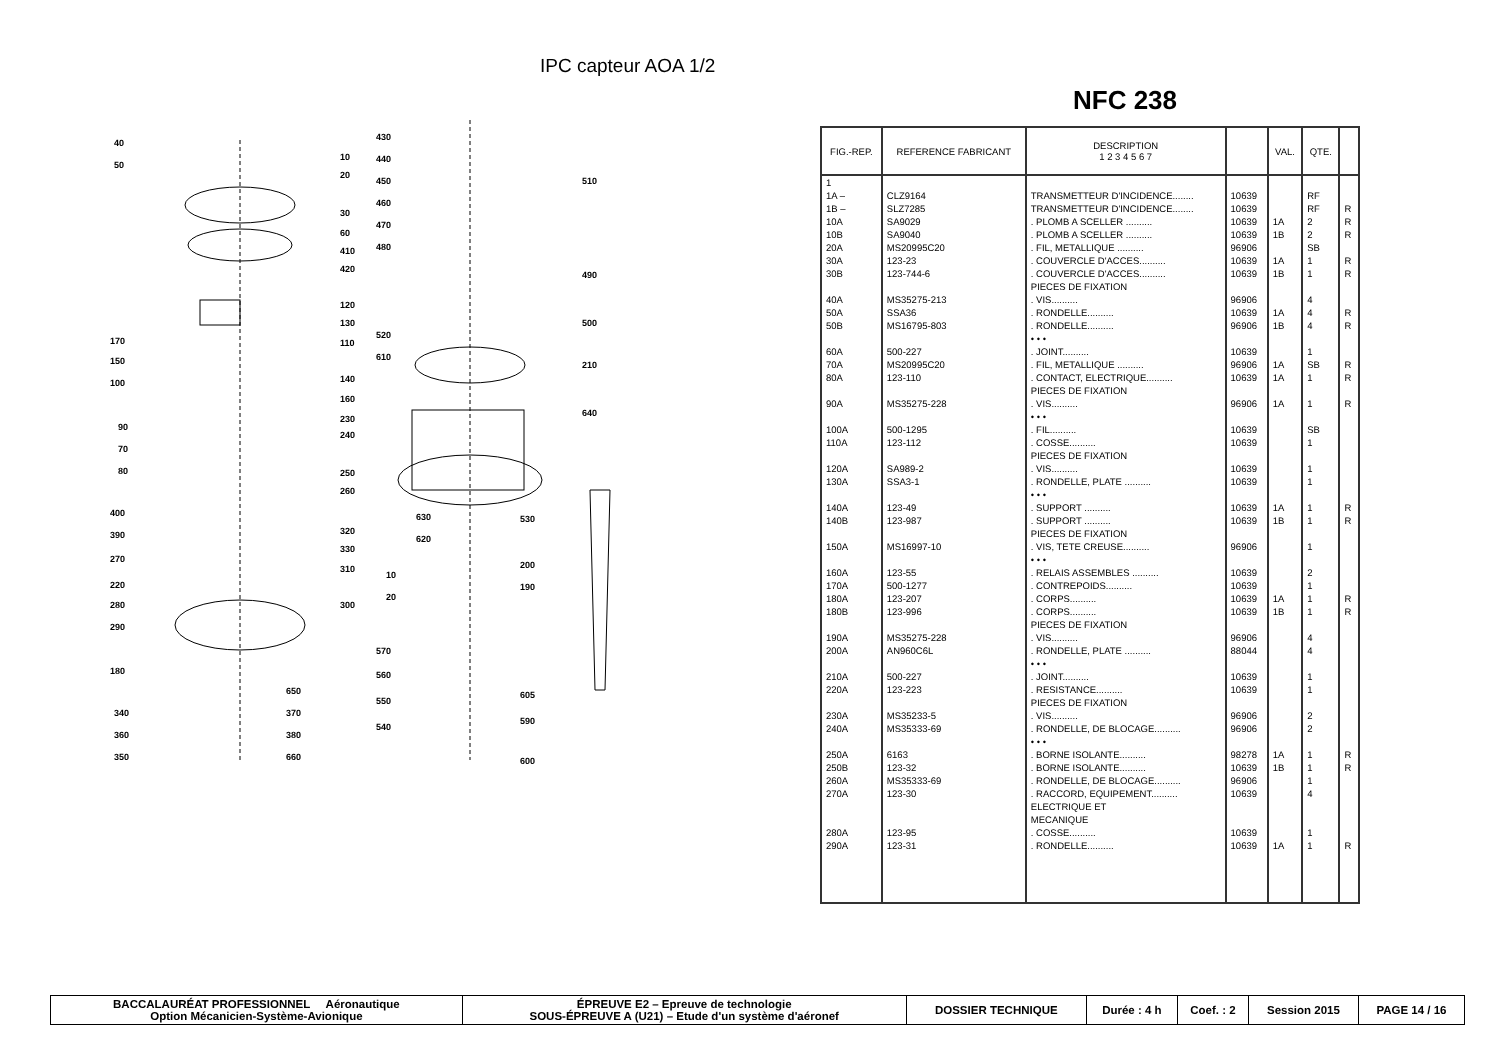IPC capteur AOA 1/2
40
50
10
20
30
60
410
420
430
440
450
460
470
480
510
490
500
520
610
210
640
120
130
110 170
150
100 140
160
230
240
90
70
80 250
260
400
390
270
220
280
290
180
630
620
530
320
330
310
300
200
190
10
20
570
560
550
540
605
590
600
650
370
380
660
340
360
350
NFC 238
| FIG.-REP. | REFERENCE FABRICANT | DESCRIPTION 1 2 3 4 5 6 7 | | VAL. | QTE. | |
| --- | --- | --- | --- | --- | --- | --- |
| 1 | | | | | | |
| 1A – | CLZ9164 | TRANSMETTEUR D'INCIDENCE........ | 10639 | | RF | |
| 1B – | SLZ7285 | TRANSMETTEUR D'INCIDENCE........ | 10639 | | RF | R |
| 10A | SA9029 | . PLOMB A SCELLER .......... | 10639 | 1A | 2 | R |
| 10B | SA9040 | . PLOMB A SCELLER .......... | 10639 | 1B | 2 | R |
| 20A | MS20995C20 | . FIL, METALLIQUE .......... | 96906 | | SB | |
| 30A | 123-23 | . COUVERCLE D'ACCES.......... | 10639 | 1A | 1 | R |
| 30B | 123-744-6 | . COUVERCLE D'ACCES.......... PIECES DE FIXATION | 10639 | 1B | 1 | R |
| 40A | MS35275-213 | . VIS.......... | 96906 | | 4 | |
| 50A | SSA36 | . RONDELLE.......... | 10639 | 1A | 4 | R |
| 50B | MS16795-803 | . RONDELLE.......... • • • | 96906 | 1B | 4 | R |
| 60A | 500-227 | . JOINT.......... | 10639 | | 1 | |
| 70A | MS20995C20 | . FIL, METALLIQUE .......... | 96906 | 1A | SB | R |
| 80A | 123-110 | . CONTACT, ELECTRIQUE.......... PIECES DE FIXATION | 10639 | 1A | 1 | R |
| 90A | MS35275-228 | . VIS.......... • • • | 96906 | 1A | 1 | R |
| 100A | 500-1295 | . FIL.......... | 10639 | | SB | |
| 110A | 123-112 | . COSSE.......... PIECES DE FIXATION | 10639 | | 1 | |
| 120A | SA989-2 | . VIS.......... | 10639 | | 1 | |
| 130A | SSA3-1 | . RONDELLE, PLATE .......... • • • | 10639 | | 1 | |
| 140A | 123-49 | . SUPPORT .......... | 10639 | 1A | 1 | R |
| 140B | 123-987 | . SUPPORT .......... PIECES DE FIXATION | 10639 | 1B | 1 | R |
| 150A | MS16997-10 | . VIS, TETE CREUSE.......... • • • | 96906 | | 1 | |
| 160A | 123-55 | . RELAIS ASSEMBLES .......... | 10639 | | 2 | |
| 170A | 500-1277 | . CONTREPOIDS.......... | 10639 | | 1 | |
| 180A | 123-207 | . CORPS.......... | 10639 | 1A | 1 | R |
| 180B | 123-996 | . CORPS.......... PIECES DE FIXATION | 10639 | 1B | 1 | R |
| 190A | MS35275-228 | . VIS.......... | 96906 | | 4 | |
| 200A | AN960C6L | . RONDELLE, PLATE .......... • • • | 88044 | | 4 | |
| 210A | 500-227 | . JOINT.......... | 10639 | | 1 | |
| 220A | 123-223 | . RESISTANCE.......... PIECES DE FIXATION | 10639 | | 1 | |
| 230A | MS35233-5 | . VIS.......... | 96906 | | 2 | |
| 240A | MS35333-69 | . RONDELLE, DE BLOCAGE.......... • • • | 96906 | | 2 | |
| 250A | 6163 | . BORNE ISOLANTE.......... | 98278 | 1A | 1 | R |
| 250B | 123-32 | . BORNE ISOLANTE.......... | 10639 | 1B | 1 | R |
| 260A | MS35333-69 | . RONDELLE, DE BLOCAGE.......... | 96906 | | 1 | |
| 270A | 123-30 | . RACCORD, EQUIPEMENT.......... ELECTRIQUE ET MECANIQUE | 10639 | | 4 | |
| 280A | 123-95 | . COSSE.......... | 10639 | | 1 | |
| 290A | 123-31 | . RONDELLE.......... | 10639 | 1A | 1 | R |
| BACCALAURÉAT PROFESSIONNEL Aéronautique Option Mécanicien-Système-Avionique | ÉPREUVE E2 – Epreuve de technologie SOUS-ÉPREUVE A (U21) – Etude d'un système d'aéronef | DOSSIER TECHNIQUE | Durée : 4 h | Coef. : 2 | Session 2015 | PAGE 14 / 16 |